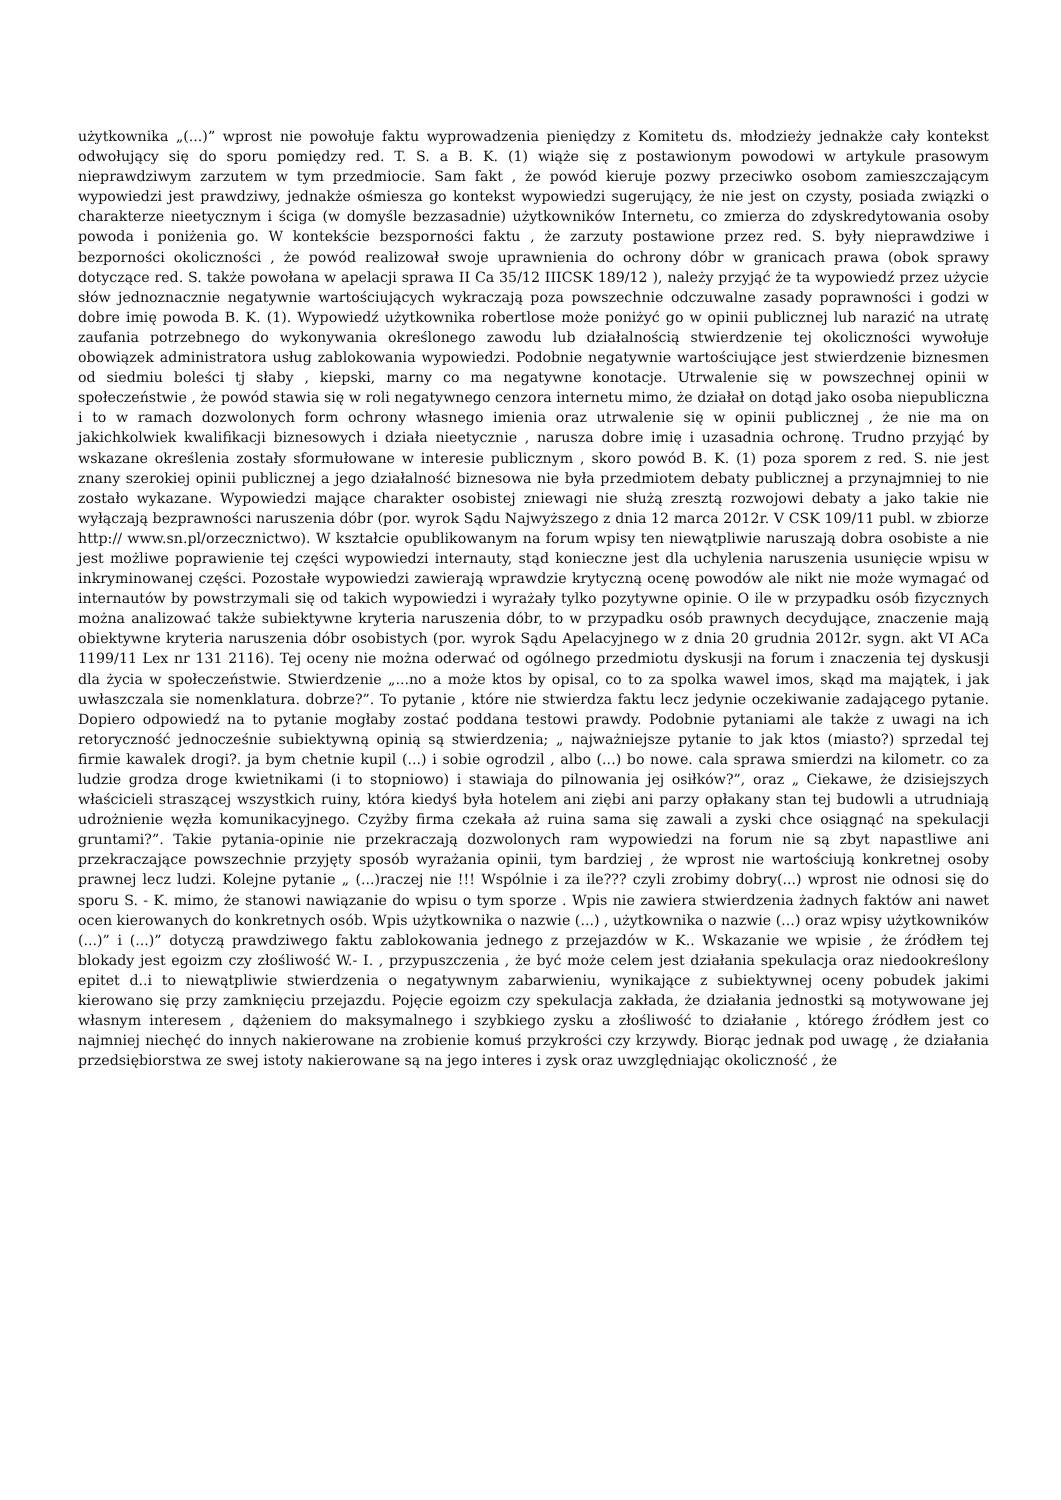użytkownika „(...)” wprost nie powołuje faktu wyprowadzenia pieniędzy z Komitetu ds. młodzieży jednakże cały kontekst odwołujący się do sporu pomiędzy red. T. S. a B. K. (1) wiąże się z postawionym powodowi w artykule prasowym nieprawdziwym zarzutem w tym przedmiocie. Sam fakt , że powód kieruje pozwy przeciwko osobom zamieszczającym wypowiedzi jest prawdziwy, jednakże ośmiesza go kontekst wypowiedzi sugerujący, że nie jest on czysty, posiada związki o charakterze nieetycznym i ściga (w domyśle bezzasadnie) użytkowników Internetu, co zmierza do zdyskredytowania osoby powoda i poniżenia go. W kontekście bezsporności faktu , że zarzuty postawione przez red. S. były nieprawdziwe i bezporności okoliczności , że powód realizował swoje uprawnienia do ochrony dóbr w granicach prawa (obok sprawy dotyczące red. S. także powołana w apelacji sprawa II Ca 35/12 IIICSK 189/12 ), należy przyjąć że ta wypowiedź przez użycie słów jednoznacznie negatywnie wartościujących wykraczają poza powszechnie odczuwalne zasady poprawności i godzi w dobre imię powoda B. K. (1). Wypowiedź użytkownika robertlose może poniżyć go w opinii publicznej lub narazić na utratę zaufania potrzebnego do wykonywania określonego zawodu lub działalnością stwierdzenie tej okoliczności wywołuje obowiązek administratora usług zablokowania wypowiedzi. Podobnie negatywnie wartościujące jest stwierdzenie biznesmen od siedmiu boleści tj słaby , kiepski, marny co ma negatywne konotacje. Utrwalenie się w powszechnej opinii w społeczeństwie , że powód stawia się w roli negatywnego cenzora internetu mimo, że działał on dotąd jako osoba niepubliczna i to w ramach dozwolonych form ochrony własnego imienia oraz utrwalenie się w opinii publicznej , że nie ma on jakichkolwiek kwalifikacji biznesowych i działa nieetycznie , narusza dobre imię i uzasadnia ochronę. Trudno przyjąć by wskazane określenia zostały sformułowane w interesie publicznym , skoro powód B. K. (1) poza sporem z red. S. nie jest znany szerokiej opinii publicznej a jego działalność biznesowa nie była przedmiotem debaty publicznej a przynajmniej to nie zostało wykazane. Wypowiedzi mające charakter osobistej zniewagi nie służą zresztą rozwojowi debaty a jako takie nie wyłączają bezprawności naruszenia dóbr (por. wyrok Sądu Najwyższego z dnia 12 marca 2012r. V CSK 109/11 publ. w zbiorze http:// www.sn.pl/orzecznictwo). W kształcie opublikowanym na forum wpisy ten niewątpliwie naruszają dobra osobiste a nie jest możliwe poprawienie tej części wypowiedzi internauty, stąd konieczne jest dla uchylenia naruszenia usunięcie wpisu w inkryminowanej części. Pozostałe wypowiedzi zawierają wprawdzie krytyczną ocenę powodów ale nikt nie może wymagać od internautów by powstrzymali się od takich wypowiedzi i wyrażały tylko pozytywne opinie. O ile w przypadku osób fizycznych można analizować także subiektywne kryteria naruszenia dóbr, to w przypadku osób prawnych decydujące, znaczenie mają obiektywne kryteria naruszenia dóbr osobistych (por. wyrok Sądu Apelacyjnego w z dnia 20 grudnia 2012r. sygn. akt VI ACa 1199/11 Lex nr 131 2116). Tej oceny nie można oderwać od ogólnego przedmiotu dyskusji na forum i znaczenia tej dyskusji dla życia w społeczeństwie. Stwierdzenie „...no a może ktos by opisal, co to za spolka wawel imos, skąd ma majątek, i jak uwłaszczala sie nomenklatura. dobrze?”. To pytanie , które nie stwierdza faktu lecz jedynie oczekiwanie zadającego pytanie. Dopiero odpowiedź na to pytanie mogłaby zostać poddana testowi prawdy. Podobnie pytaniami ale także z uwagi na ich retoryczność jednocześnie subiektywną opinią są stwierdzenia; „ najważniejsze pytanie to jak ktos (miasto?) sprzedal tej firmie kawalek drogi?. ja bym chetnie kupil (...) i sobie ogrodzil , albo (...) bo nowe. cala sprawa smierdzi na kilometr. co za ludzie grodza droge kwietnikami (i to stopniowo) i stawiaja do pilnowania jej osiłków?”, oraz „ Ciekawe, że dzisiejszych właścicieli straszącej wszystkich ruiny, która kiedyś była hotelem ani ziębi ani parzy opłakany stan tej budowli a utrudniają udrożnienie węzła komunikacyjnego. Czyżby firma czekała aż ruina sama się zawali a zyski chce osiągnąć na spekulacji gruntami?”. Takie pytania-opinie nie przekraczają dozwolonych ram wypowiedzi na forum nie są zbyt napastliwe ani przekraczające powszechnie przyjęty sposób wyrażania opinii, tym bardziej , że wprost nie wartościują konkretnej osoby prawnej lecz ludzi. Kolejne pytanie „ (...)raczej nie !!! Wspólnie i za ile??? czyli zrobimy dobry(...) wprost nie odnosi się do sporu S. - K. mimo, że stanowi nawiązanie do wpisu o tym sporze . Wpis nie zawiera stwierdzenia żadnych faktów ani nawet ocen kierowanych do konkretnych osób. Wpis użytkownika o nazwie (...) , użytkownika o nazwie (...) oraz wpisy użytkowników (...)” i (...)” dotyczą prawdziwego faktu zablokowania jednego z przejazdów w K.. Wskazanie we wpisie , że źródłem tej blokady jest egoizm czy złośliwość W.- I. , przypuszczenia , że być może celem jest działania spekulacja oraz niedookreślony epitet d..i to niewątpliwie stwierdzenia o negatywnym zabarwieniu, wynikające z subiektywnej oceny pobudek jakimi kierowano się przy zamknięciu przejazdu. Pojęcie egoizm czy spekulacja zakłada, że działania jednostki są motywowane jej własnym interesem , dążeniem do maksymalnego i szybkiego zysku a złośliwość to działanie , którego źródłem jest co najmniej niechęć do innych nakierowane na zrobienie komuś przykrości czy krzywdy. Biorąc jednak pod uwagę , że działania przedsiębiorstwa ze swej istoty nakierowane są na jego interes i zysk oraz uwzględniając okoliczność , że